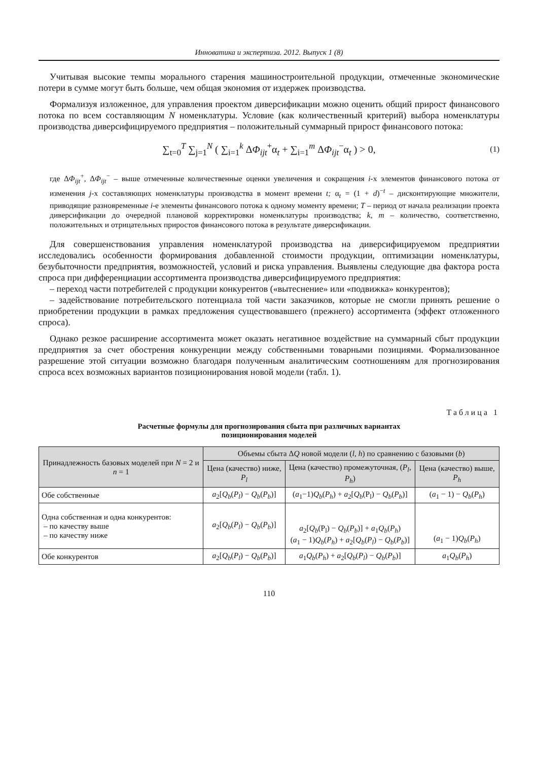Инноватика и экспертиза. 2012. Выпуск 1 (8)
Учитывая высокие темпы морального старения машиностроительной продукции, отмеченные экономические потери в сумме могут быть больше, чем общая экономия от издержек производства.
Формализуя изложенное, для управления проектом диверсификации можно оценить общий прирост финансового потока по всем составляющим N номенклатуры. Условие (как количественный критерий) выбора номенклатуры производства диверсифицируемого предприятия – положительный суммарный прирост финансового потока:
∑<sub>t=0</sub><sup>T</sup> ∑<sub>j=1</sub><sup>N</sup> ( ∑<sub>i=1</sub><sup>k</sup> ΔΦ<sub>ijt</sub><sup>+</sup>α<sub>t</sub> + ∑<sub>i=1</sub><sup>m</sup> ΔΦ<sub>ijt</sub><sup>−</sup>α<sub>t</sub> ) > 0, (1)
где ΔΦ<sub>ijt</sub><sup>+</sup>, ΔΦ<sub>ijt</sub><sup>−</sup> – выше отмеченные количественные оценки увеличения и сокращения i-х элементов финансового потока от изменения j-х составляющих номенклатуры производства в момент времени t; α<sub>t</sub> = (1 + d)<sup>−t</sup> – дисконтирующие множители, приводящие разновременные i-е элементы финансового потока к одному моменту времени; T – период от начала реализации проекта диверсификации до очередной плановой корректировки номенклатуры производства; k, m – количество, соответственно, положительных и отрицательных приростов финансового потока в результате диверсификации.
Для совершенствования управления номенклатурой производства на диверсифицируемом предприятии исследовались особенности формирования добавленной стоимости продукции, оптимизации номенклатуры, безубыточности предприятия, возможностей, условий и риска управления. Выявлены следующие два фактора роста спроса при дифференциации ассортимента производства диверсифицируемого предприятия:
– переход части потребителей с продукции конкурентов («вытеснение» или «подвижка» конкурентов);
– задействование потребительского потенциала той части заказчиков, которые не смогли принять решение о приобретении продукции в рамках предложения существовавшего (прежнего) ассортимента (эффект отложенного спроса).
Однако резкое расширение ассортимента может оказать негативное воздействие на суммарный сбыт продукции предприятия за счет обострения конкуренции между собственными товарными позициями. Формализованное разрешение этой ситуации возможно благодаря полученным аналитическим соотношениям для прогнозирования спроса всех возможных вариантов позиционирования новой модели (табл. 1).
Таблица 1
Расчетные формулы для прогнозирования сбыта при различных вариантах
позиционирования моделей
| Принадлежность базовых моделей при N = 2 и n = 1 | Объемы сбыта Δ Q новой модели ( l , h ) по сравнению с базовыми ( b ) | | |
| --- | --- | --- | --- |
| | Цена (качество) ниже, P<sub>l</sub> | Цена (качество) промежуточная, ( P<sub>l</sub> , P<sub>h</sub> ) | Цена (качество) выше, P<sub>h</sub> |
| Обе собственные | a<sub>2</sub>[ Q<sub>b</sub> ( P<sub>l</sub> ) − Q<sub>b</sub> ( P<sub>b</sub> )] | ( a<sub>1</sub>−1) Q<sub>b</sub> ( P<sub>h</sub> ) + a<sub>2</sub>[ Q<sub>b</sub> (P<sub>l</sub>) − Q<sub>b</sub> ( P<sub>b</sub> )] | ( a<sub>1</sub> − 1) − Q<sub>b</sub> ( P<sub>h</sub> ) |
| Одна собственная и одна конкурентов: – по качеству выше – по качеству ниже | a<sub>2</sub>[ Q<sub>b</sub> ( P<sub>l</sub> ) − Q<sub>b</sub> ( P<sub>b</sub> )] | a<sub>2</sub>[ Q<sub>b</sub> (P<sub>l</sub>) − Q<sub>b</sub> ( P<sub>b</sub> )] + a<sub>1</sub> Q<sub>b</sub> ( P<sub>h</sub> ) ( a<sub>1</sub> − 1) Q<sub>b</sub> ( P<sub>h</sub> ) + a<sub>2</sub>[ Q<sub>b</sub> ( P<sub>l</sub> ) − Q<sub>b</sub> ( P<sub>b</sub> )] | ( a<sub>1</sub> − 1) Q<sub>b</sub> ( P<sub>h</sub> ) |
| Обе конкурентов | a<sub>2</sub>[ Q<sub>b</sub> ( P<sub>l</sub> ) − Q<sub>b</sub> ( P<sub>b</sub> )] | a<sub>1</sub> Q<sub>b</sub> ( P<sub>h</sub> ) + a<sub>2</sub>[ Q<sub>b</sub> ( P<sub>l</sub> ) − Q<sub>b</sub> ( P<sub>b</sub> )] | a<sub>1</sub> Q<sub>b</sub> ( P<sub>h</sub> ) |
110